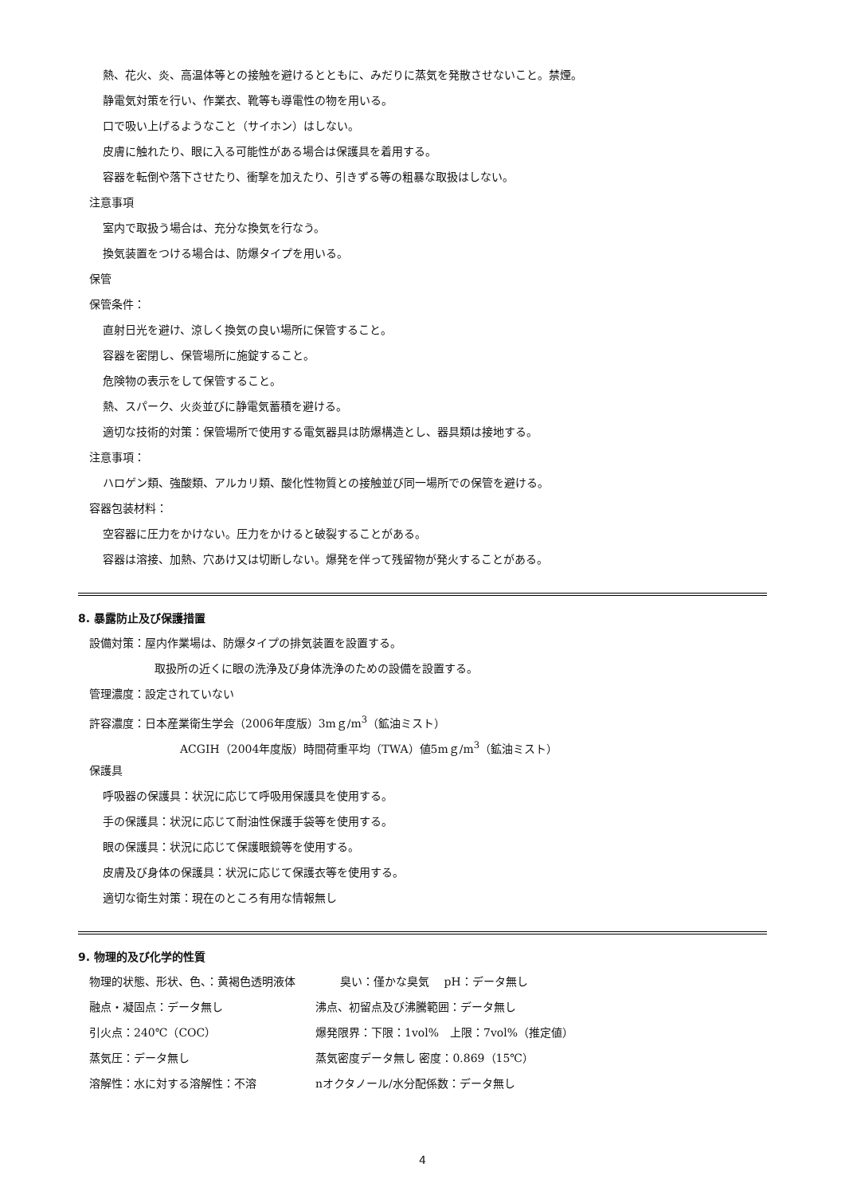熱、花火、炎、高温体等との接触を避けるとともに、みだりに蒸気を発散させないこと。禁煙。
静電気対策を行い、作業衣、靴等も導電性の物を用いる。
口で吸い上げるようなこと（サイホン）はしない。
皮膚に触れたり、眼に入る可能性がある場合は保護具を着用する。
容器を転倒や落下させたり、衝撃を加えたり、引きずる等の粗暴な取扱はしない。
注意事項
室内で取扱う場合は、充分な換気を行なう。
換気装置をつける場合は、防爆タイプを用いる。
保管
保管条件：
直射日光を避け、涼しく換気の良い場所に保管すること。
容器を密閉し、保管場所に施錠すること。
危険物の表示をして保管すること。
熱、スパーク、火炎並びに静電気蓄積を避ける。
適切な技術的対策：保管場所で使用する電気器具は防爆構造とし、器具類は接地する。
注意事項：
ハロゲン類、強酸類、アルカリ類、酸化性物質との接触並び同一場所での保管を避ける。
容器包装材料：
空容器に圧力をかけない。圧力をかけると破裂することがある。
容器は溶接、加熱、穴あけ又は切断しない。爆発を伴って残留物が発火することがある。
8. 暴露防止及び保護措置
設備対策：屋内作業場は、防爆タイプの排気装置を設置する。
取扱所の近くに眼の洗浄及び身体洗浄のための設備を設置する。
管理濃度：設定されていない
許容濃度：日本産業衛生学会（2006年度版）3mｇ/m<sup>3</sup>（鉱油ミスト）
ACGIH（2004年度版）時間荷重平均（TWA）値5mｇ/m<sup>3</sup>（鉱油ミスト）
保護具
呼吸器の保護具：状況に応じて呼吸用保護具を使用する。
手の保護具：状況に応じて耐油性保護手袋等を使用する。
眼の保護具：状況に応じて保護眼鏡等を使用する。
皮膚及び身体の保護具：状況に応じて保護衣等を使用する。
適切な衛生対策：現在のところ有用な情報無し
9. 物理的及び化学的性質
物理的状態、形状、色、：黄褐色透明液体　　　　臭い：僅かな臭気　 pH：データ無し
融点・凝固点：データ無し 沸点、初留点及び沸騰範囲：データ無し
引火点：240℃（COC） 爆発限界：下限：1vol%　上限：7vol%（推定値）
蒸気圧：データ無し 蒸気密度データ無し 密度：0.869（15℃）
溶解性：水に対する溶解性：不溶 nオクタノール/水分配係数：データ無し
4